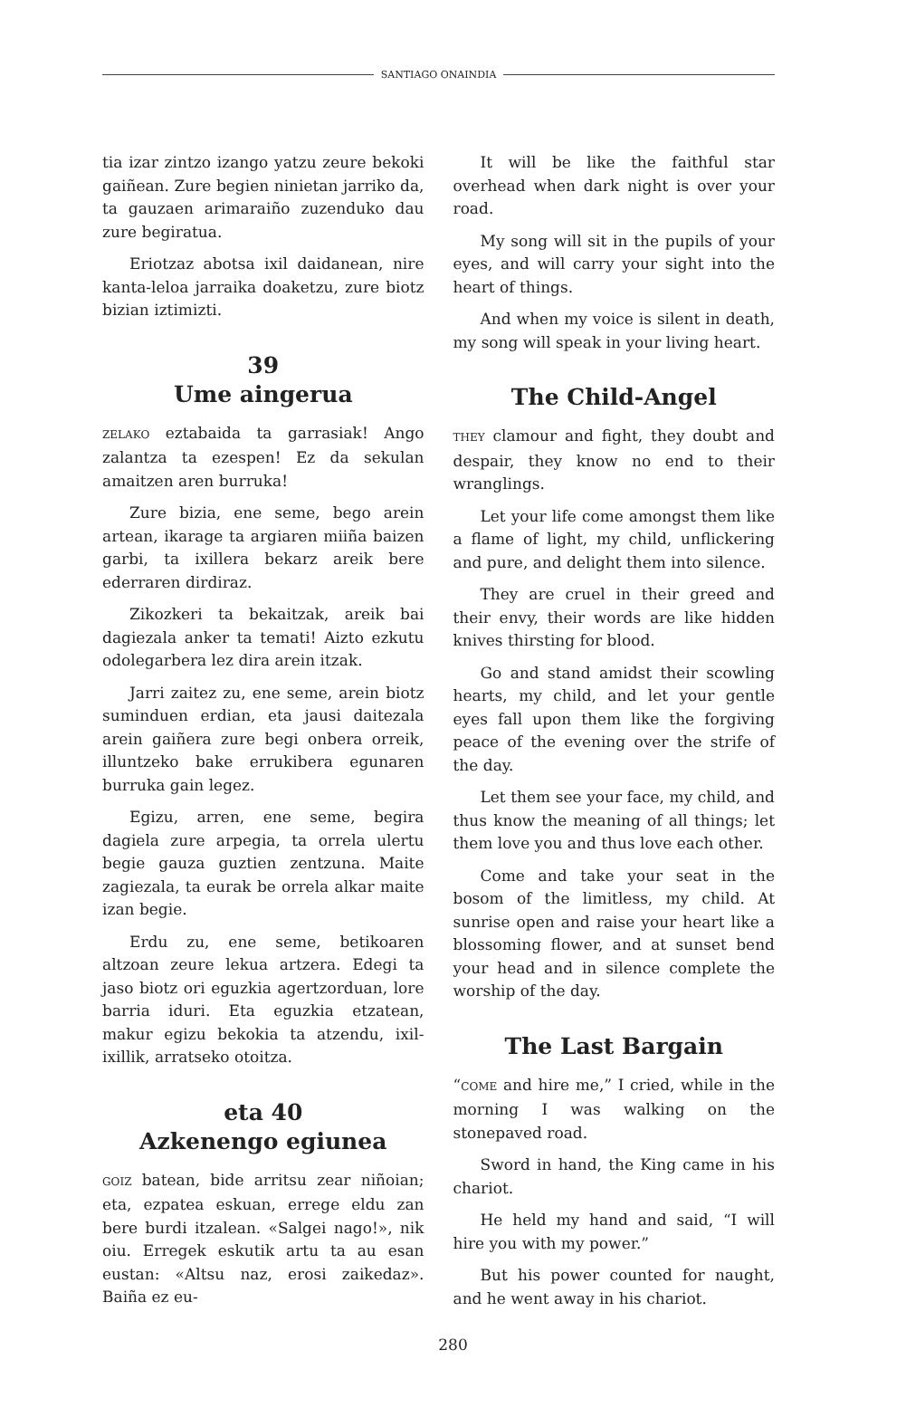SANTIAGO ONAINDIA
tia izar zintzo izango yatzu zeure bekoki gaiñean. Zure begien ninietan jarriko da, ta gauzaen arimaraiño zuzenduko dau zure begiratua.
Eriotzaz abotsa ixil daidanean, nire kanta-leloa jarraika doaketzu, zure biotz bizian iztimizti.
39
Ume aingerua
ZELAKO eztabaida ta garrasiak! Ango zalantza ta ezespen! Ez da sekulan amaitzen aren burruka!
Zure bizia, ene seme, bego arein artean, ikarage ta argiaren miiña baizen garbi, ta ixillera bekarz areik bere ederraren dirdiraz.
Zikozkeri ta bekaitzak, areik bai dagiezala anker ta temati! Aizto ezkutu odolegarbera lez dira arein itzak.
Jarri zaitez zu, ene seme, arein biotz suminduen erdian, eta jausi daitezala arein gaiñera zure begi onbera orreik, illuntzeko bake errukibera egunaren burruka gain legez.
Egizu, arren, ene seme, begira dagiela zure arpegia, ta orrela ulertu begie gauza guztien zentzuna. Maite zagiezala, ta eurak be orrela alkar maite izan begie.
Erdu zu, ene seme, betikoaren altzoan zeure lekua artzera. Edegi ta jaso biotz ori eguzkia agertzorduan, lore barria iduri. Eta eguzkia etzatean, makur egizu bekokia ta atzendu, ixil-ixillik, arratseko otoitza.
eta 40
Azkenengo egiunea
GOIZ batean, bide arritsu zear niñoian; eta, ezpatea eskuan, errege eldu zan bere burdi itzalean. «Salgei nago!», nik oiu. Erregek eskutik artu ta au esan eustan: «Altsu naz, erosi zaikedaz». Baiña ez eu-
It will be like the faithful star overhead when dark night is over your road.
My song will sit in the pupils of your eyes, and will carry your sight into the heart of things.
And when my voice is silent in death, my song will speak in your living heart.
The Child-Angel
THEY clamour and fight, they doubt and despair, they know no end to their wranglings.
Let your life come amongst them like a flame of light, my child, unflickering and pure, and delight them into silence.
They are cruel in their greed and their envy, their words are like hidden knives thirsting for blood.
Go and stand amidst their scowling hearts, my child, and let your gentle eyes fall upon them like the forgiving peace of the evening over the strife of the day.
Let them see your face, my child, and thus know the meaning of all things; let them love you and thus love each other.
Come and take your seat in the bosom of the limitless, my child. At sunrise open and raise your heart like a blossoming flower, and at sunset bend your head and in silence complete the worship of the day.
The Last Bargain
“COME and hire me,” I cried, while in the morning I was walking on the stonepaved road.
Sword in hand, the King came in his chariot.
He held my hand and said, “I will hire you with my power.”
But his power counted for naught, and he went away in his chariot.
280